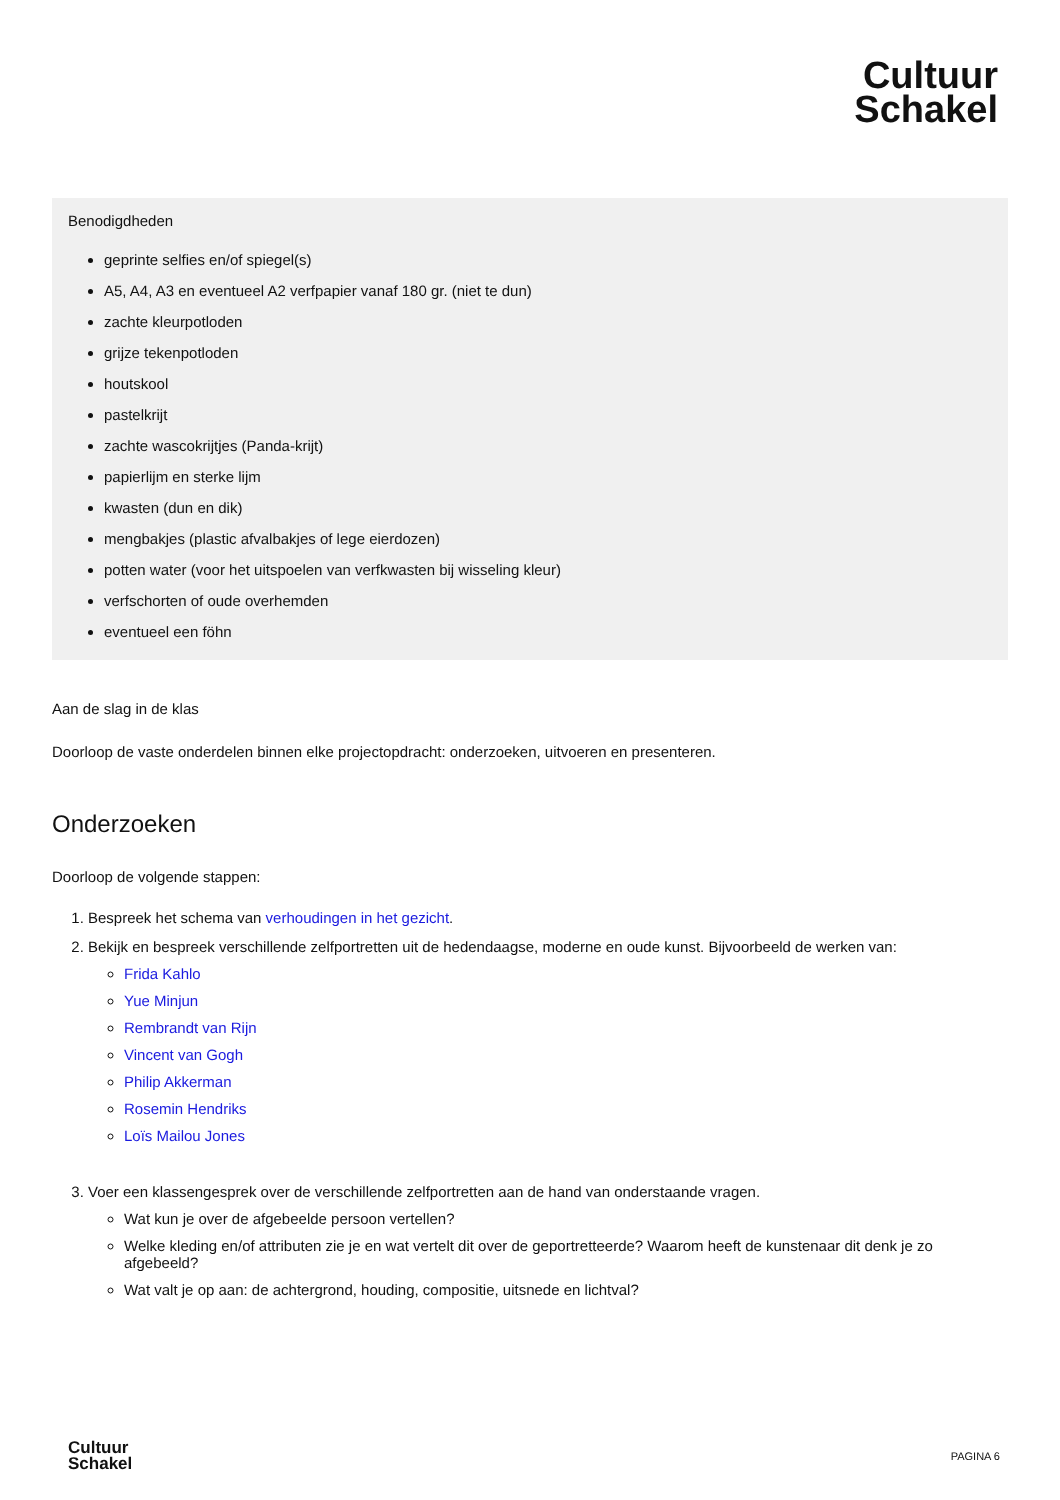Cultuur
Schakel
Benodigdheden
geprinte selfies en/of spiegel(s)
A5, A4, A3 en eventueel A2 verfpapier vanaf 180 gr. (niet te dun)
zachte kleurpotloden
grijze tekenpotloden
houtskool
pastelkrijt
zachte wascokrijtjes (Panda-krijt)
papierlijm en sterke lijm
kwasten (dun en dik)
mengbakjes (plastic afvalbakjes of lege eierdozen)
potten water (voor het uitspoelen van verfkwasten bij wisseling kleur)
verfschorten of oude overhemden
eventueel een föhn
Aan de slag in de klas
Doorloop de vaste onderdelen binnen elke projectopdracht: onderzoeken, uitvoeren en presenteren.
Onderzoeken
Doorloop de volgende stappen:
1. Bespreek het schema van verhoudingen in het gezicht.
2. Bekijk en bespreek verschillende zelfportretten uit de hedendaagse, moderne en oude kunst. Bijvoorbeeld de werken van:
Frida Kahlo
Yue Minjun
Rembrandt van Rijn
Vincent van Gogh
Philip Akkerman
Rosemin Hendriks
Loïs Mailou Jones
3. Voer een klassengesprek over de verschillende zelfportretten aan de hand van onderstaande vragen.
Wat kun je over de afgebeelde persoon vertellen?
Welke kleding en/of attributen zie je en wat vertelt dit over de geportretteerde? Waarom heeft de kunstenaar dit denk je zo afgebeeld?
Wat valt je op aan: de achtergrond, houding, compositie, uitsnede en lichtval?
Cultuur
Schakel
PAGINA 6